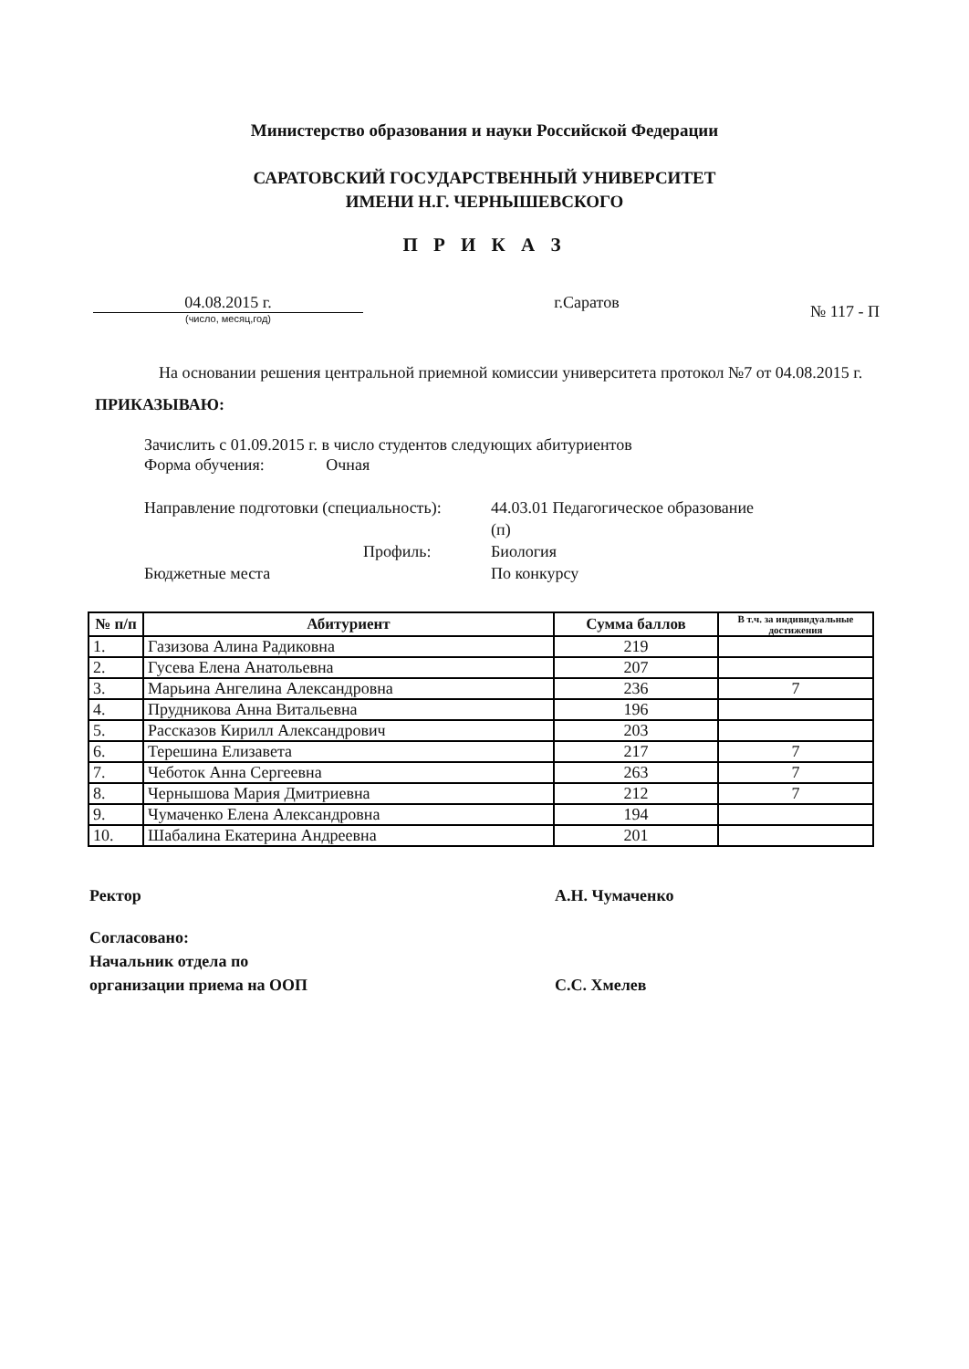Министерство образования и науки Российской Федерации
САРАТОВСКИЙ ГОСУДАРСТВЕННЫЙ УНИВЕРСИТЕТ
ИМЕНИ Н.Г. ЧЕРНЫШЕВСКОГО
П Р И К А З
04.08.2015 г.
(число, месяц,год)
г.Саратов
№ 117 - П
На основании решения центральной приемной комиссии университета протокол №7 от 04.08.2015 г.
ПРИКАЗЫВАЮ:
Зачислить с 01.09.2015 г. в число студентов следующих абитуриентов
Форма обучения: Очная
Направление подготовки (специальность):
44.03.01 Педагогическое образование (п)
Профиль:
Биология
Бюджетные места
По конкурсу
| № п/п | Абитуриент | Сумма баллов | В т.ч. за индивидуальные достижения |
| --- | --- | --- | --- |
| 1. | Газизова Алина Радиковна | 219 | |
| 2. | Гусева Елена Анатольевна | 207 | |
| 3. | Марьина Ангелина Александровна | 236 | 7 |
| 4. | Прудникова Анна Витальевна | 196 | |
| 5. | Рассказов Кирилл Александрович | 203 | |
| 6. | Терешина Елизавета | 217 | 7 |
| 7. | Чеботок Анна Сергеевна | 263 | 7 |
| 8. | Чернышова Мария Дмитриевна | 212 | 7 |
| 9. | Чумаченко Елена Александровна | 194 | |
| 10. | Шабалина Екатерина Андреевна | 201 | |
Ректор
А.Н. Чумаченко
Согласовано:
Начальник отдела по
организации приема на ООП
С.С. Хмелев